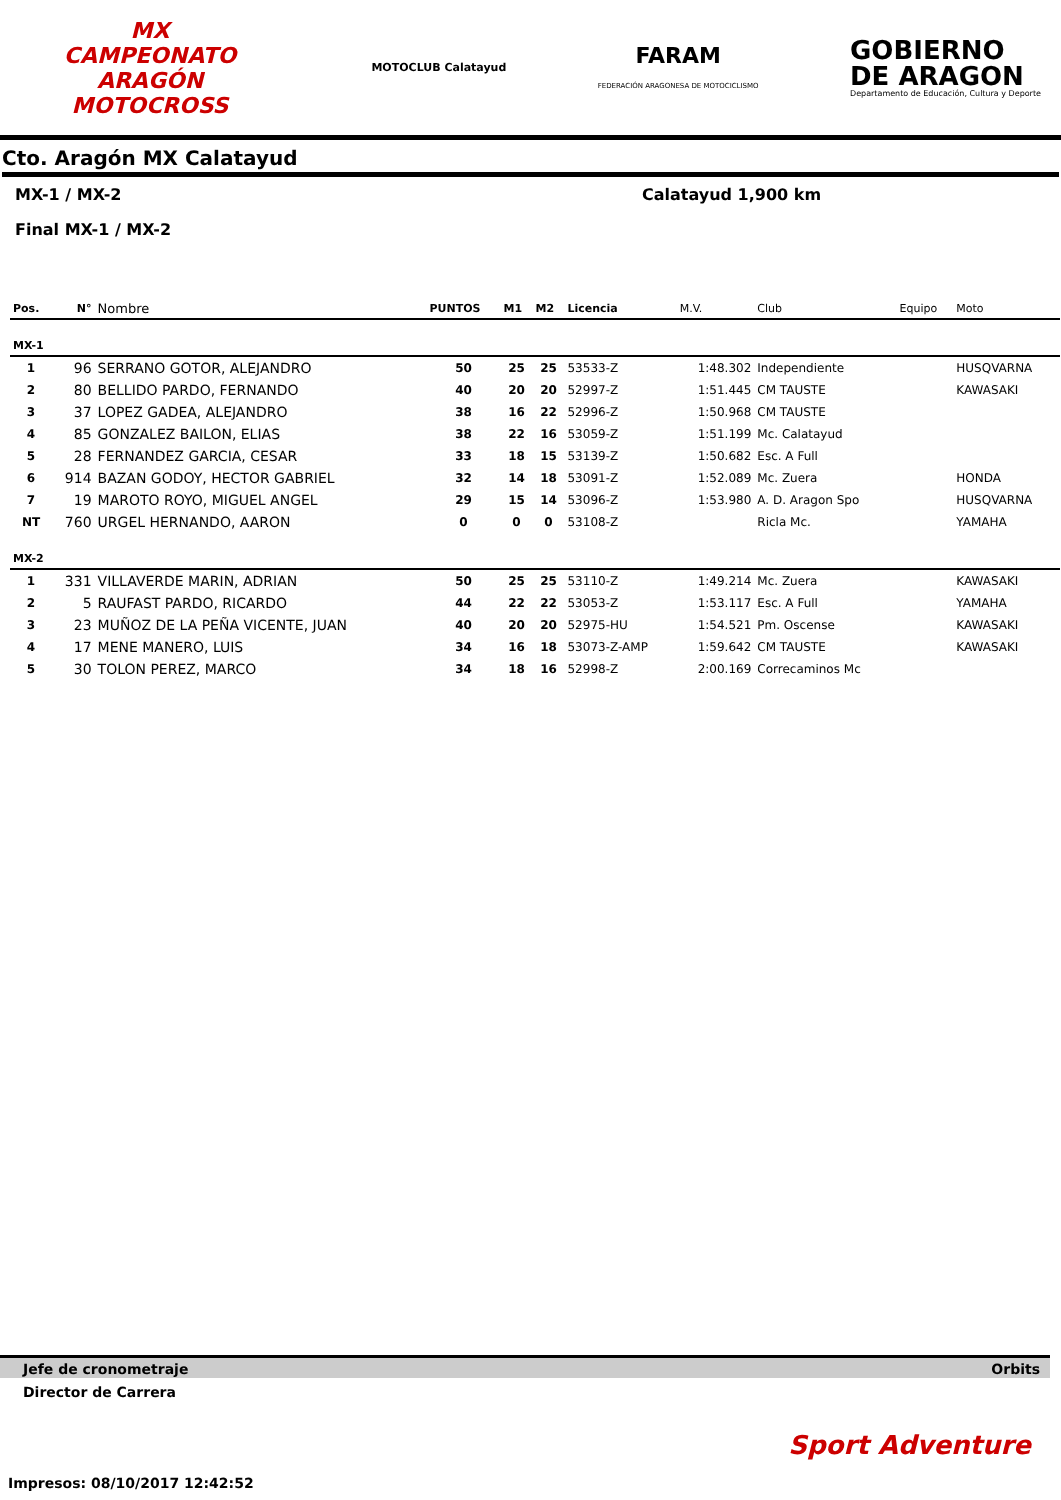MX
CAMPEONATO ARAGÓN
MOTOCROSS
MOTOCLUB Calatayud
FARAM
FEDERACIÓN ARAGONESA DE MOTOCICLISMO
GOBIERNO
DE ARAGON
Departamento de Educación, Cultura y Deporte
Cto. Aragón MX Calatayud
MX-1 / MX-2 Calatayud 1,900 km
Final MX-1 / MX-2
| Pos. | N° | Nombre | PUNTOS | M1 | M2 | Licencia | M.V. | Club | Equipo | Moto |
| --- | --- | --- | --- | --- | --- | --- | --- | --- | --- | --- |
| MX-1 | | | | | | | | | | |
| 1 | 96 | SERRANO GOTOR, ALEJANDRO | 50 | 25 | 25 | 53533-Z | 1:48.302 | Independiente | | HUSQVARNA |
| 2 | 80 | BELLIDO PARDO, FERNANDO | 40 | 20 | 20 | 52997-Z | 1:51.445 | CM TAUSTE | | KAWASAKI |
| 3 | 37 | LOPEZ GADEA, ALEJANDRO | 38 | 16 | 22 | 52996-Z | 1:50.968 | CM TAUSTE | | |
| 4 | 85 | GONZALEZ BAILON, ELIAS | 38 | 22 | 16 | 53059-Z | 1:51.199 | Mc. Calatayud | | |
| 5 | 28 | FERNANDEZ GARCIA, CESAR | 33 | 18 | 15 | 53139-Z | 1:50.682 | Esc. A Full | | |
| 6 | 914 | BAZAN GODOY, HECTOR GABRIEL | 32 | 14 | 18 | 53091-Z | 1:52.089 | Mc. Zuera | | HONDA |
| 7 | 19 | MAROTO ROYO, MIGUEL ANGEL | 29 | 15 | 14 | 53096-Z | 1:53.980 | A. D. Aragon Spo | | HUSQVARNA |
| NT | 760 | URGEL HERNANDO, AARON | 0 | 0 | 0 | 53108-Z | | Ricla Mc. | | YAMAHA |
| MX-2 | | | | | | | | | | |
| 1 | 331 | VILLAVERDE MARIN, ADRIAN | 50 | 25 | 25 | 53110-Z | 1:49.214 | Mc. Zuera | | KAWASAKI |
| 2 | 5 | RAUFAST PARDO, RICARDO | 44 | 22 | 22 | 53053-Z | 1:53.117 | Esc. A Full | | YAMAHA |
| 3 | 23 | MUÑOZ DE LA PEÑA VICENTE, JUAN | 40 | 20 | 20 | 52975-HU | 1:54.521 | Pm. Oscense | | KAWASAKI |
| 4 | 17 | MENE MANERO, LUIS | 34 | 16 | 18 | 53073-Z-AMP | 1:59.642 | CM TAUSTE | | KAWASAKI |
| 5 | 30 | TOLON PEREZ, MARCO | 34 | 18 | 16 | 52998-Z | 2:00.169 | Correcaminos Mc | | |
Jefe de cronometraje Orbits
Director de Carrera
Sport Adventure
Impresos: 08/10/2017 12:42:52